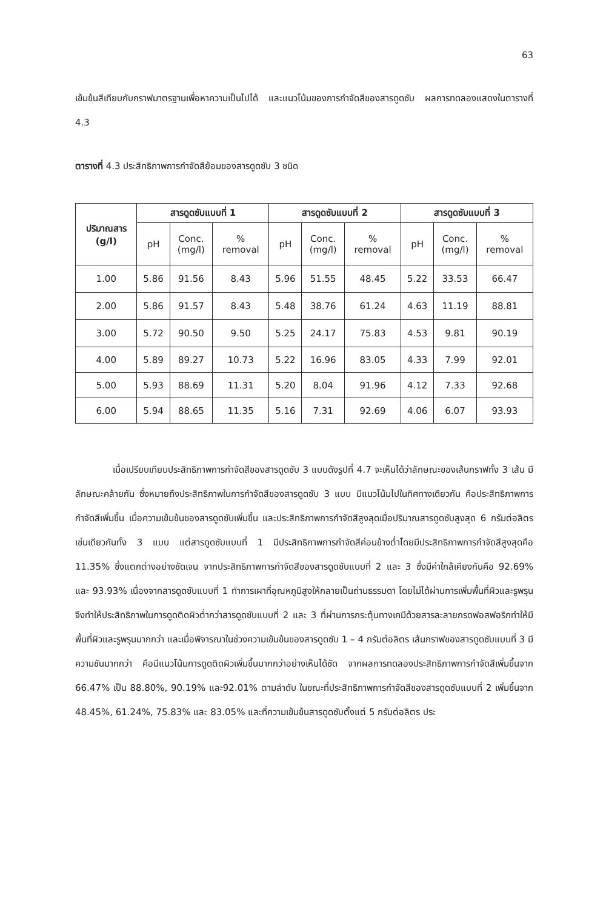63
เข้มข้นสีเทียบกับกราฟมาตรฐานเพื่อหาความเป็นไปได้ และแนวโน้มของการกำจัดสีของสารดูดซับ ผลการทดลองแสดงในตารางที่ 4.3
ตารางที่ 4.3 ประสิทธิภาพการกำจัดสีย้อมของสารดูดซับ 3 ชนิด
| ปริมาณสาร (g/l) | สารดูดซับแบบที่ 1 | | | สารดูดซับแบบที่ 2 | | | สารดูดซับแบบที่ 3 | | |
| --- | --- | --- | --- | --- | --- | --- | --- | --- | --- |
| | pH | Conc. (mg/l) | % removal | pH | Conc. (mg/l) | % removal | pH | Conc. (mg/l) | % removal |
| 1.00 | 5.86 | 91.56 | 8.43 | 5.96 | 51.55 | 48.45 | 5.22 | 33.53 | 66.47 |
| 2.00 | 5.86 | 91.57 | 8.43 | 5.48 | 38.76 | 61.24 | 4.63 | 11.19 | 88.81 |
| 3.00 | 5.72 | 90.50 | 9.50 | 5.25 | 24.17 | 75.83 | 4.53 | 9.81 | 90.19 |
| 4.00 | 5.89 | 89.27 | 10.73 | 5.22 | 16.96 | 83.05 | 4.33 | 7.99 | 92.01 |
| 5.00 | 5.93 | 88.69 | 11.31 | 5.20 | 8.04 | 91.96 | 4.12 | 7.33 | 92.68 |
| 6.00 | 5.94 | 88.65 | 11.35 | 5.16 | 7.31 | 92.69 | 4.06 | 6.07 | 93.93 |
เมื่อเปรียบเทียบประสิทธิภาพการกำจัดสีของสารดูดซับ 3 แบบดังรูปที่ 4.7 จะเห็นได้ว่าลักษณะของเส้นกราฟทั้ง 3 เส้น มีลักษณะคล้ายกัน ซึ่งหมายถึงประสิทธิภาพในการกำจัดสีของสารดูดซับ 3 แบบ มีแนวโน้มไปในทิศทางเดียวกัน คือประสิทธิภาพการกำจัดสีเพิ่มขึ้น เมื่อความเข้มข้นของสารดูดซับเพิ่มขึ้น และประสิทธิภาพการกำจัดสีสูงสุดเมื่อปริมาณสารดูดซับสูงสุด 6 กรัมต่อลิตรเช่นเดียวกันทั้ง 3 แบบ แต่สารดูดซับแบบที่ 1 มีประสิทธิภาพการกำจัดสีค่อนข้างต่ำโดยมีประสิทธิภาพการกำจัดสีสูงสุดคือ 11.35% ซึ่งแตกต่างอย่างชัดเจน จากประสิทธิภาพการกำจัดสีของสารดูดซับแบบที่ 2 และ 3 ซึ่งมีค่าใกล้เคียงกันคือ 92.69% และ 93.93% เนื่องจากสารดูดซับแบบที่ 1 ทำการเผาที่อุณหภูมิสูงให้กลายเป็นถ่านธรรมดา โดยไม่ได้ผ่านการเพิ่มพื้นที่ผิวและรูพรุนจึงทำให้ประสิทธิภาพในการดูดติดผิวต่ำกว่าสารดูดซับแบบที่ 2 และ 3 ที่ผ่านการกระตุ้นทางเคมีด้วยสารละลายกรดฟอสฟอริกทำให้มีพื้นที่ผิวและรูพรุนมากกว่า และเมื่อพิจารณาในช่วงความเข้มข้นของสารดูดซับ 1 – 4 กรัมต่อลิตร เส้นกราฟของสารดูดซับแบบที่ 3 มีความชันมากกว่า คือมีแนวโน้มการดูดติดผิวเพิ่มขึ้นมากกว่าอย่างเห็นได้ชัด จากผลการทดลองประสิทธิภาพการกำจัดสีเพิ่มขึ้นจาก 66.47% เป็น 88.80%, 90.19% และ92.01% ตามลำดับ ในขณะที่ประสิทธิภาพการกำจัดสีของสารดูดซับแบบที่ 2 เพิ่มขึ้นจาก 48.45%, 61.24%, 75.83% และ 83.05% และที่ความเข้มข้นสารดูดซับตั้งแต่ 5 กรัมต่อลิตร ประ